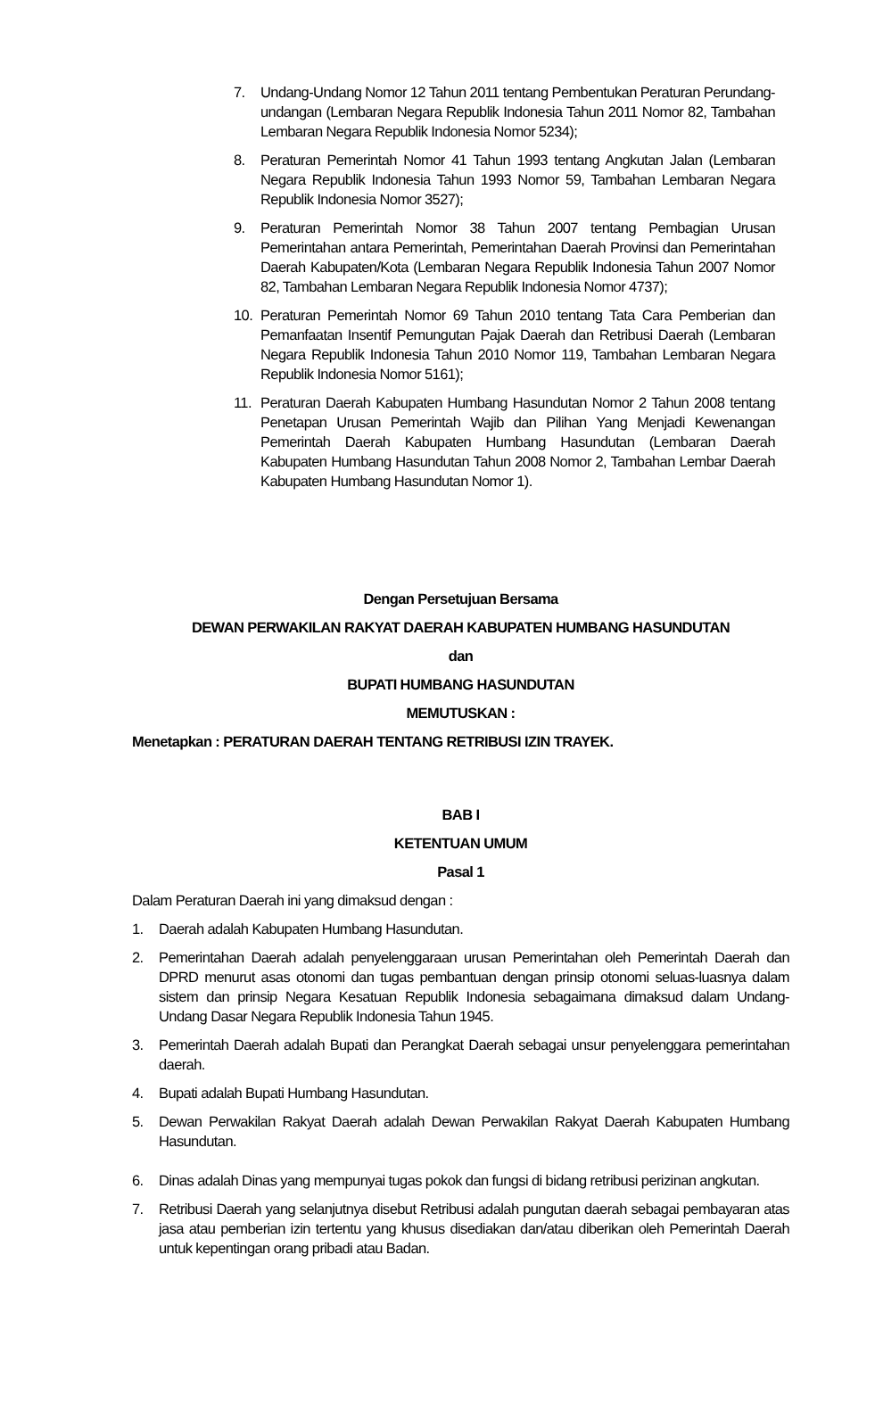7. Undang-Undang Nomor 12 Tahun 2011 tentang Pembentukan Peraturan Perundang-undangan (Lembaran Negara Republik Indonesia Tahun 2011 Nomor 82, Tambahan Lembaran Negara Republik Indonesia Nomor 5234);
8. Peraturan Pemerintah Nomor 41 Tahun 1993 tentang Angkutan Jalan (Lembaran Negara Republik Indonesia Tahun 1993 Nomor 59, Tambahan Lembaran Negara Republik Indonesia Nomor 3527);
9. Peraturan Pemerintah Nomor 38 Tahun 2007 tentang Pembagian Urusan Pemerintahan antara Pemerintah, Pemerintahan Daerah Provinsi dan Pemerintahan Daerah Kabupaten/Kota (Lembaran Negara Republik Indonesia Tahun 2007 Nomor 82, Tambahan Lembaran Negara Republik Indonesia Nomor 4737);
10. Peraturan Pemerintah Nomor 69 Tahun 2010 tentang Tata Cara Pemberian dan Pemanfaatan Insentif Pemungutan Pajak Daerah dan Retribusi Daerah (Lembaran Negara Republik Indonesia Tahun 2010 Nomor 119, Tambahan Lembaran Negara Republik Indonesia Nomor 5161);
11. Peraturan Daerah Kabupaten Humbang Hasundutan Nomor 2 Tahun 2008 tentang Penetapan Urusan Pemerintah Wajib dan Pilihan Yang Menjadi Kewenangan Pemerintah Daerah Kabupaten Humbang Hasundutan (Lembaran Daerah Kabupaten Humbang Hasundutan Tahun 2008 Nomor 2, Tambahan Lembar Daerah Kabupaten Humbang Hasundutan Nomor 1).
Dengan Persetujuan Bersama
DEWAN PERWAKILAN RAKYAT DAERAH KABUPATEN HUMBANG HASUNDUTAN
dan
BUPATI HUMBANG HASUNDUTAN
MEMUTUSKAN :
Menetapkan : PERATURAN DAERAH TENTANG RETRIBUSI IZIN TRAYEK.
BAB I
KETENTUAN UMUM
Pasal 1
Dalam Peraturan Daerah ini yang dimaksud dengan :
1. Daerah adalah Kabupaten Humbang Hasundutan.
2. Pemerintahan Daerah adalah penyelenggaraan urusan Pemerintahan oleh Pemerintah Daerah dan DPRD menurut asas otonomi dan tugas pembantuan dengan prinsip otonomi seluas-luasnya dalam sistem dan prinsip Negara Kesatuan Republik Indonesia sebagaimana dimaksud dalam Undang-Undang Dasar Negara Republik Indonesia Tahun 1945.
3. Pemerintah Daerah adalah Bupati dan Perangkat Daerah sebagai unsur penyelenggara pemerintahan daerah.
4. Bupati adalah Bupati Humbang Hasundutan.
5. Dewan Perwakilan Rakyat Daerah adalah Dewan Perwakilan Rakyat Daerah Kabupaten Humbang Hasundutan.
6. Dinas adalah Dinas yang mempunyai tugas pokok dan fungsi di bidang retribusi perizinan angkutan.
7. Retribusi Daerah yang selanjutnya disebut Retribusi adalah pungutan daerah sebagai pembayaran atas jasa atau pemberian izin tertentu yang khusus disediakan dan/atau diberikan oleh Pemerintah Daerah untuk kepentingan orang pribadi atau Badan.